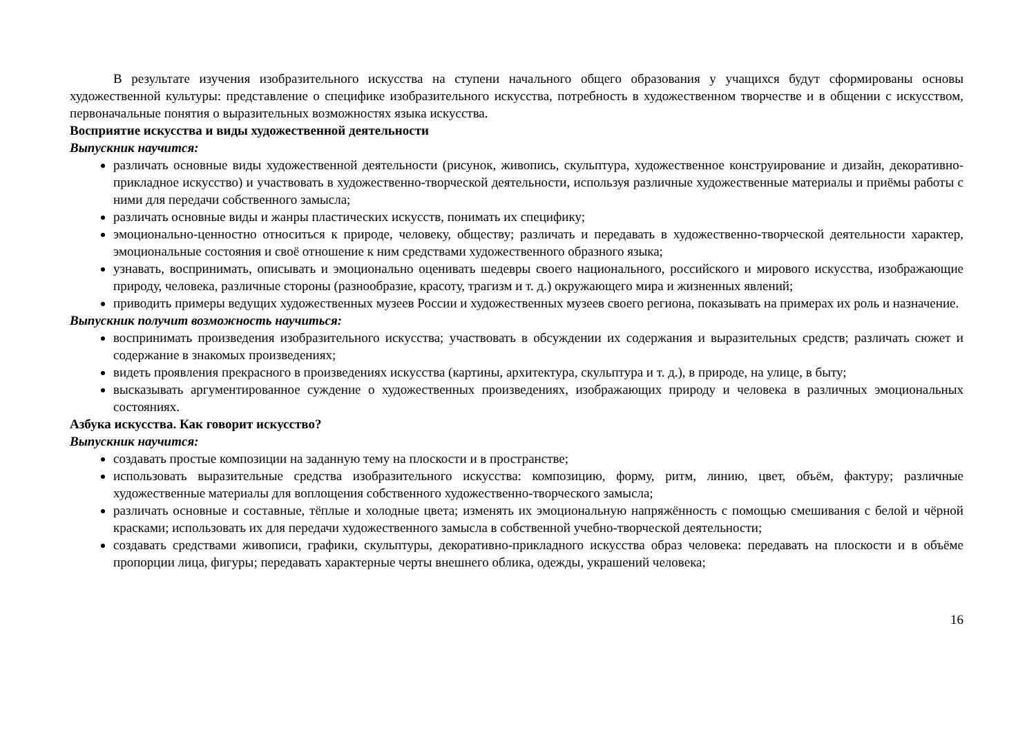В результате изучения изобразительного искусства на ступени начального общего образования у учащихся будут сформированы основы художественной культуры: представление о специфике изобразительного искусства, потребность в художественном творчестве и в общении с искусством, первоначальные понятия о выразительных возможностях языка искусства.
Восприятие искусства и виды художественной деятельности
Выпускник научится:
различать основные виды художественной деятельности (рисунок, живопись, скульптура, художественное конструирование и дизайн, декоративно-прикладное искусство) и участвовать в художественно-творческой деятельности, используя различные художественные материалы и приёмы работы с ними для передачи собственного замысла;
различать основные виды и жанры пластических искусств, понимать их специфику;
эмоционально-ценностно относиться к природе, человеку, обществу; различать и передавать в художественно-творческой деятельности характер, эмоциональные состояния и своё отношение к ним средствами художественного образного языка;
узнавать, воспринимать, описывать и эмоционально оценивать шедевры своего национального, российского и мирового искусства, изображающие природу, человека, различные стороны (разнообразие, красоту, трагизм и т. д.) окружающего мира и жизненных явлений;
приводить примеры ведущих художественных музеев России и художественных музеев своего региона, показывать на примерах их роль и назначение.
Выпускник получит возможность научиться:
воспринимать произведения изобразительного искусства; участвовать в обсуждении их содержания и выразительных средств; различать сюжет и содержание в знакомых произведениях;
видеть проявления прекрасного в произведениях искусства (картины, архитектура, скульптура и т. д.), в природе, на улице, в быту;
высказывать аргументированное суждение о художественных произведениях, изображающих природу и человека в различных эмоциональных состояниях.
Азбука искусства. Как говорит искусство?
Выпускник научится:
создавать простые композиции на заданную тему на плоскости и в пространстве;
использовать выразительные средства изобразительного искусства: композицию, форму, ритм, линию, цвет, объём, фактуру; различные художественные материалы для воплощения собственного художественно-творческого замысла;
различать основные и составные, тёплые и холодные цвета; изменять их эмоциональную напряжённость с помощью смешивания с белой и чёрной красками; использовать их для передачи художественного замысла в собственной учебно-творческой деятельности;
создавать средствами живописи, графики, скульптуры, декоративно-прикладного искусства образ человека: передавать на плоскости и в объёме пропорции лица, фигуры; передавать характерные черты внешнего облика, одежды, украшений человека;
16